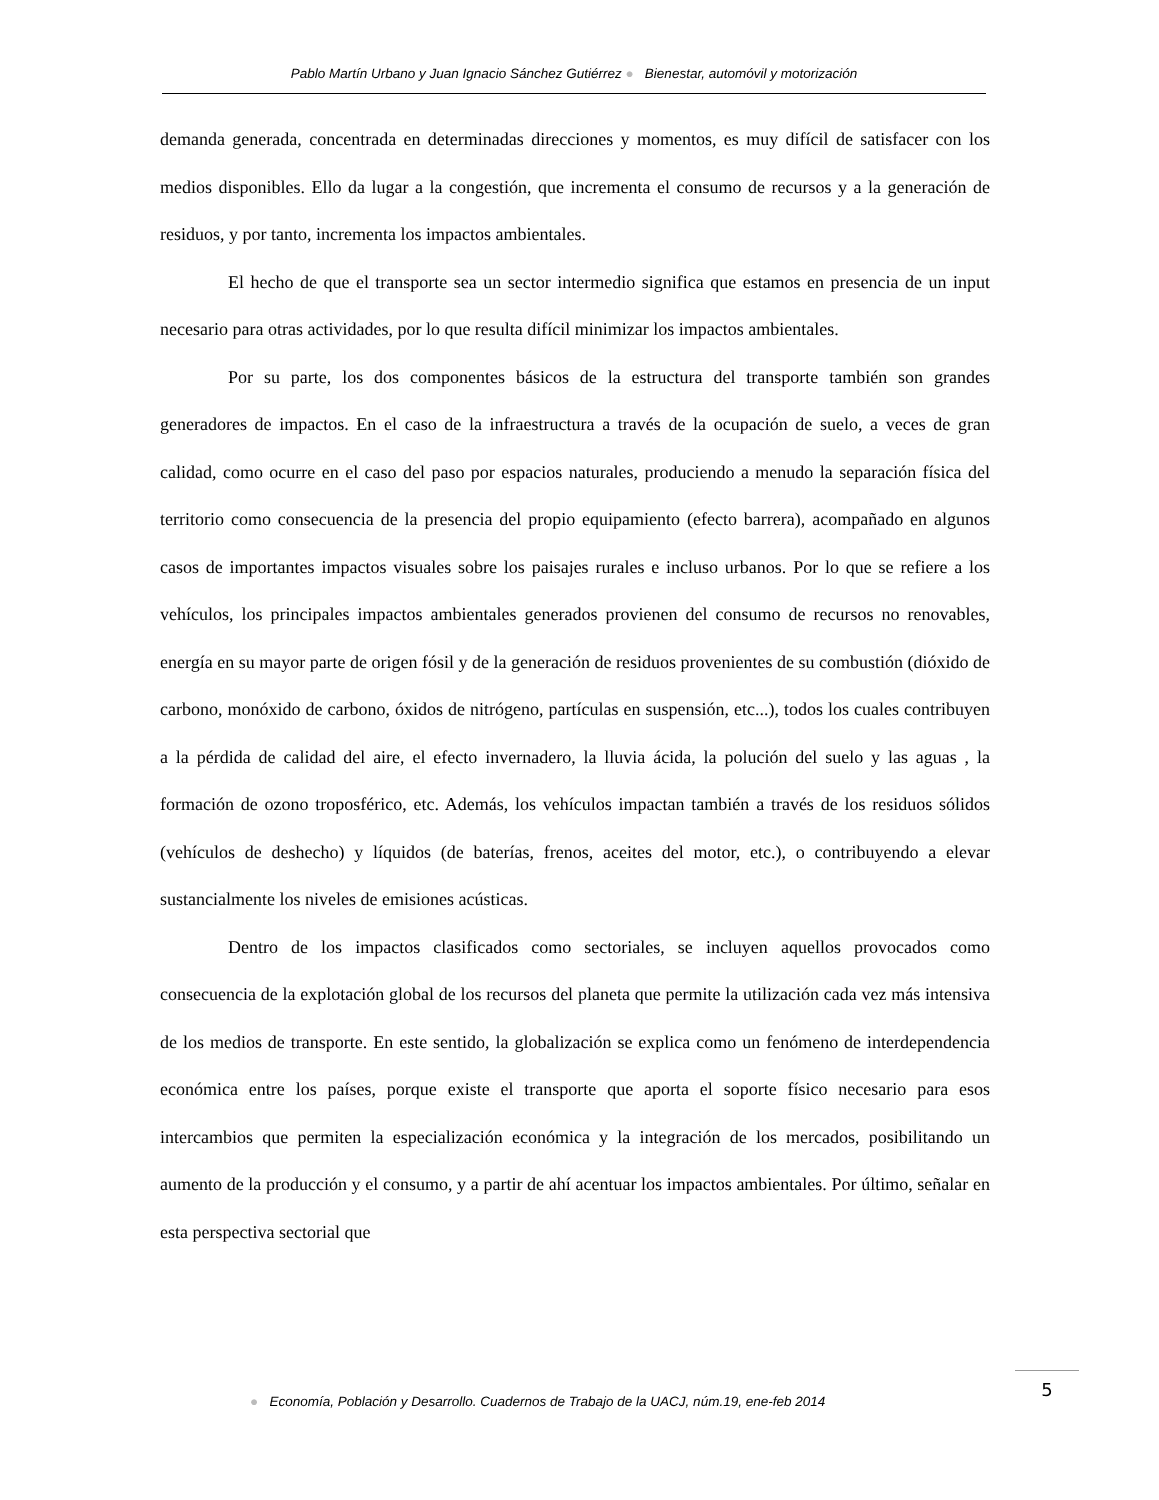Pablo Martín Urbano y Juan Ignacio Sánchez Gutiérrez ● Bienestar, automóvil y motorización
demanda generada, concentrada en determinadas direcciones y momentos, es muy difícil de satisfacer con los medios disponibles. Ello da lugar a la congestión, que incrementa el consumo de recursos y a la generación de residuos, y por tanto, incrementa los impactos ambientales.
El hecho de que el transporte sea un sector intermedio significa que estamos en presencia de un input necesario para otras actividades, por lo que resulta difícil minimizar los impactos ambientales.
Por su parte, los dos componentes básicos de la estructura del transporte también son grandes generadores de impactos. En el caso de la infraestructura a través de la ocupación de suelo, a veces de gran calidad, como ocurre en el caso del paso por espacios naturales, produciendo a menudo la separación física del territorio como consecuencia de la presencia del propio equipamiento (efecto barrera), acompañado en algunos casos de importantes impactos visuales sobre los paisajes rurales e incluso urbanos. Por lo que se refiere a los vehículos, los principales impactos ambientales generados provienen del consumo de recursos no renovables, energía en su mayor parte de origen fósil y de la generación de residuos provenientes de su combustión (dióxido de carbono, monóxido de carbono, óxidos de nitrógeno, partículas en suspensión, etc...), todos los cuales contribuyen a la pérdida de calidad del aire, el efecto invernadero, la lluvia ácida, la polución del suelo y las aguas , la formación de ozono troposférico, etc. Además, los vehículos impactan también a través de los residuos sólidos (vehículos de deshecho) y líquidos (de baterías, frenos, aceites del motor, etc.), o contribuyendo a elevar sustancialmente los niveles de emisiones acústicas.
Dentro de los impactos clasificados como sectoriales, se incluyen aquellos provocados como consecuencia de la explotación global de los recursos del planeta que permite la utilización cada vez más intensiva de los medios de transporte. En este sentido, la globalización se explica como un fenómeno de interdependencia económica entre los países, porque existe el transporte que aporta el soporte físico necesario para esos intercambios que permiten la especialización económica y la integración de los mercados, posibilitando un aumento de la producción y el consumo, y a partir de ahí acentuar los impactos ambientales. Por último, señalar en esta perspectiva sectorial que
● Economía, Población y Desarrollo. Cuadernos de Trabajo de la UACJ, núm.19, ene-feb 2014
5